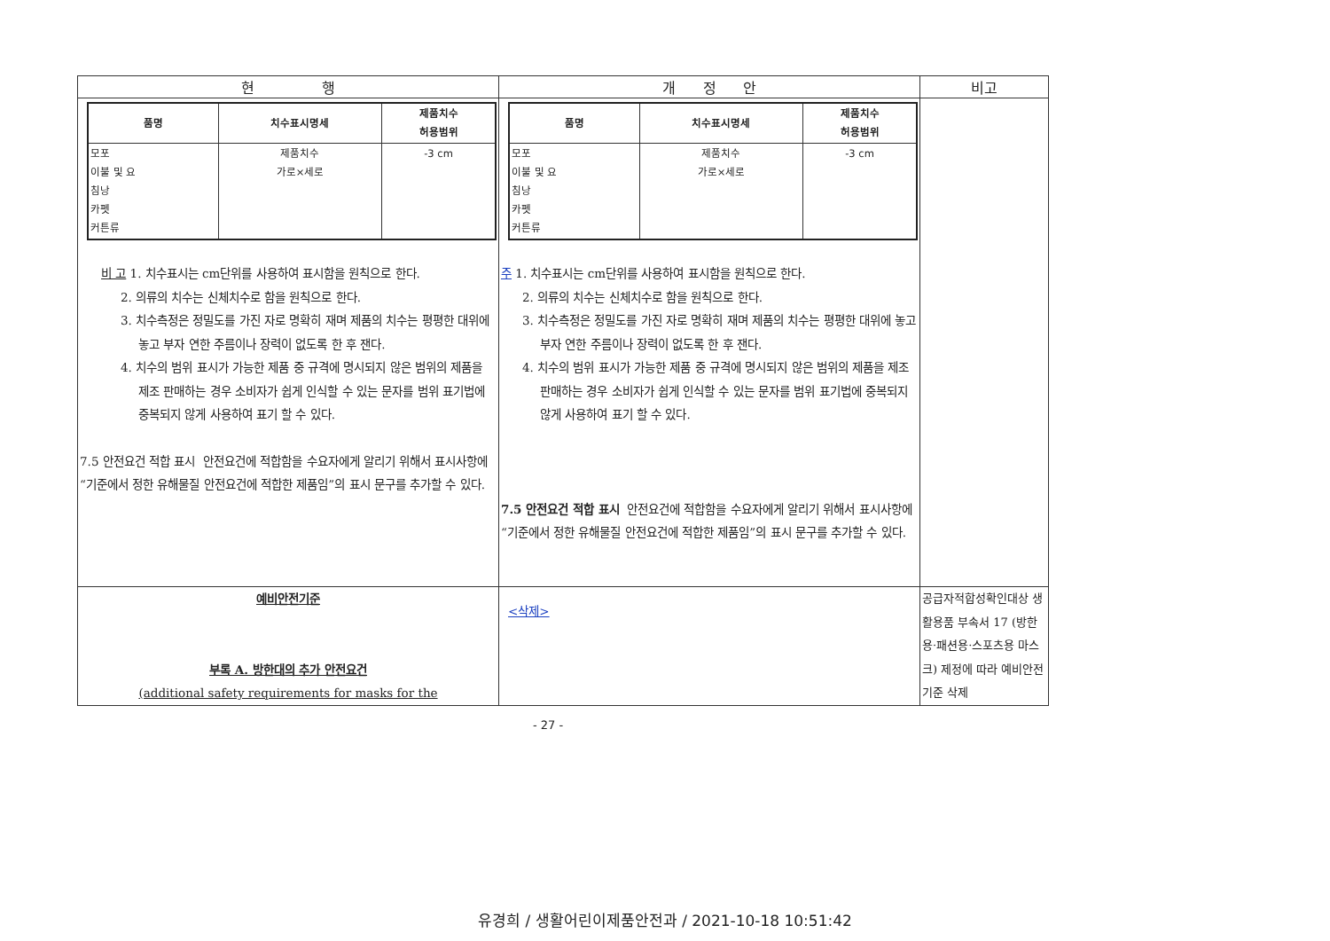| 현 행 | 개 정 안 | 비고 |
| / 품명 / 치수표시명세 / 제품치수 허용범위 / / --- / --- / --- / / 모포 이불 및 요 침낭 카펫 커튼류 / 제품치수 가로×세로 / -3 cm / 비 고 1. 치수표시는 cm단위를 사용하여 표시함을 원칙으로 한다. 2. 의류의 치수는 신체치수로 함을 원칙으로 한다. 3. 치수측정은 정밀도를 가진 자로 명확히 재며 제품의 치수는 평평한 대위에 놓고 부자 연한 주름이나 장력이 없도록 한 후 잰다. 4. 치수의 범위 표시가 가능한 제품 중 규격에 명시되지 않은 범위의 제품을 제조 판매하는 경우 소비자가 쉽게 인식할 수 있는 문자를 범위 표기법에 중복되지 않게 사용하여 표기 할 수 있다. 7.5 안전요건 적합 표시 안전요건에 적합함을 수요자에게 알리기 위해서 표시사항에 “기준에서 정한 유해물질 안전요건에 적합한 제품임”의 표시 문구를 추가할 수 있다. | / 품명 / 치수표시명세 / 제품치수 허용범위 / / --- / --- / --- / / 모포 이불 및 요 침낭 카펫 커튼류 / 제품치수 가로×세로 / -3 cm / 주 1. 치수표시는 cm단위를 사용하여 표시함을 원칙으로 한다. 2. 의류의 치수는 신체치수로 함을 원칙으로 한다. 3. 치수측정은 정밀도를 가진 자로 명확히 재며 제품의 치수는 평평한 대위에 놓고 부자 연한 주름이나 장력이 없도록 한 후 잰다. 4. 치수의 범위 표시가 가능한 제품 중 규격에 명시되지 않은 범위의 제품을 제조 판매하는 경우 소비자가 쉽게 인식할 수 있는 문자를 범위 표기법에 중복되지 않게 사용하여 표기 할 수 있다. 7.5 안전요건 적합 표시 안전요건에 적합함을 수요자에게 알리기 위해서 표시사항에 “기준에서 정한 유해물질 안전요건에 적합한 제품임”의 표시 문구를 추가할 수 있다. | |
| 예비안전기준 부록 A. 방한대의 추가 안전요건 (additional safety requirements for masks for the | <삭제> | 공급자적합성확인대상 생활용품 부속서 17 (방한용·패션용·스포츠용 마스크) 제정에 따라 예비안전기준 삭제 |
- 27 -
유경희 / 생활어린이제품안전과 / 2021-10-18 10:51:42